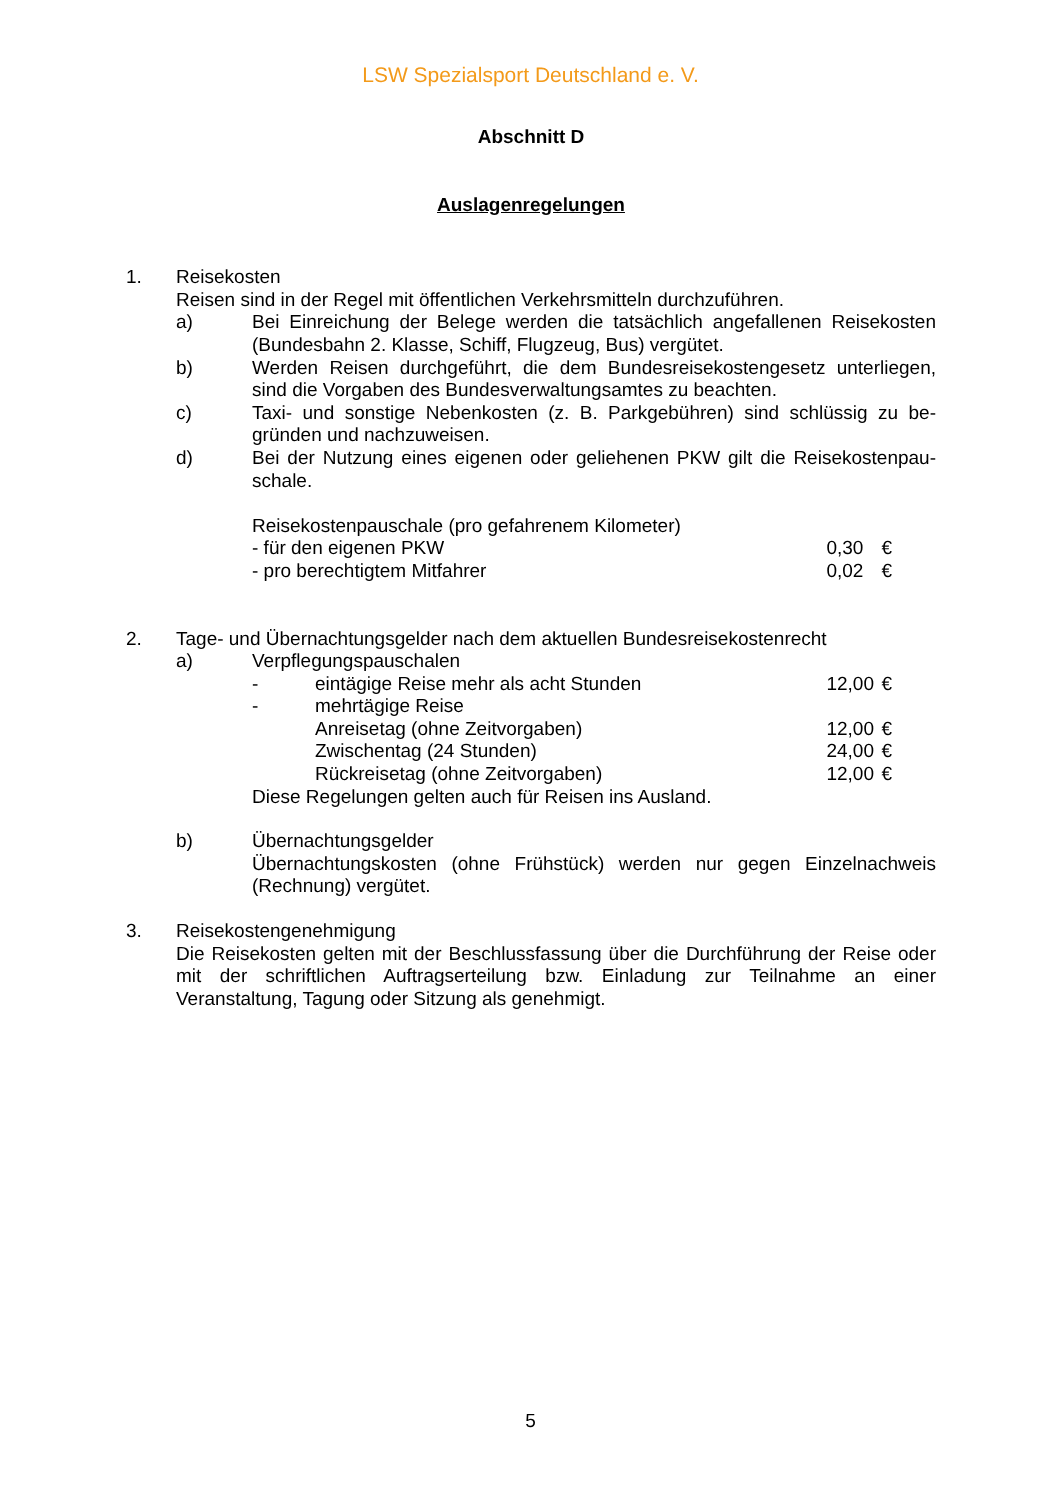LSW Spezialsport Deutschland e. V.
Abschnitt D
Auslagenregelungen
1. Reisekosten
Reisen sind in der Regel mit öffentlichen Verkehrsmitteln durchzuführen.
a) Bei Einreichung der Belege werden die tatsächlich angefallenen Reisekosten (Bundesbahn 2. Klasse, Schiff, Flugzeug, Bus) vergütet.
b) Werden Reisen durchgeführt, die dem Bundesreisekostengesetz unterliegen, sind die Vorgaben des Bundesverwaltungsamtes zu beachten.
c) Taxi- und sonstige Nebenkosten (z. B. Parkgebühren) sind schlüssig zu be-gründen und nachzuweisen.
d) Bei der Nutzung eines eigenen oder geliehenen PKW gilt die Reisekostenpau-schale.
Reisekostenpauschale (pro gefahrenem Kilometer)
- für den eigenen PKW 0,30 €
- pro berechtigtem Mitfahrer 0,02 €
2. Tage- und Übernachtungsgelder nach dem aktuellen Bundesreisekostenrecht
a) Verpflegungspauschalen
- eintägige Reise mehr als acht Stunden 12,00 €
- mehrtägige Reise
Anreisetag (ohne Zeitvorgaben) 12,00 €
Zwischentag (24 Stunden) 24,00 €
Rückreisetag (ohne Zeitvorgaben) 12,00 €
Diese Regelungen gelten auch für Reisen ins Ausland.
b) Übernachtungsgelder
Übernachtungskosten (ohne Frühstück) werden nur gegen Einzelnachweis (Rechnung) vergütet.
3. Reisekostengenehmigung
Die Reisekosten gelten mit der Beschlussfassung über die Durchführung der Reise oder mit der schriftlichen Auftragserteilung bzw. Einladung zur Teilnahme an einer Veranstaltung, Tagung oder Sitzung als genehmigt.
5